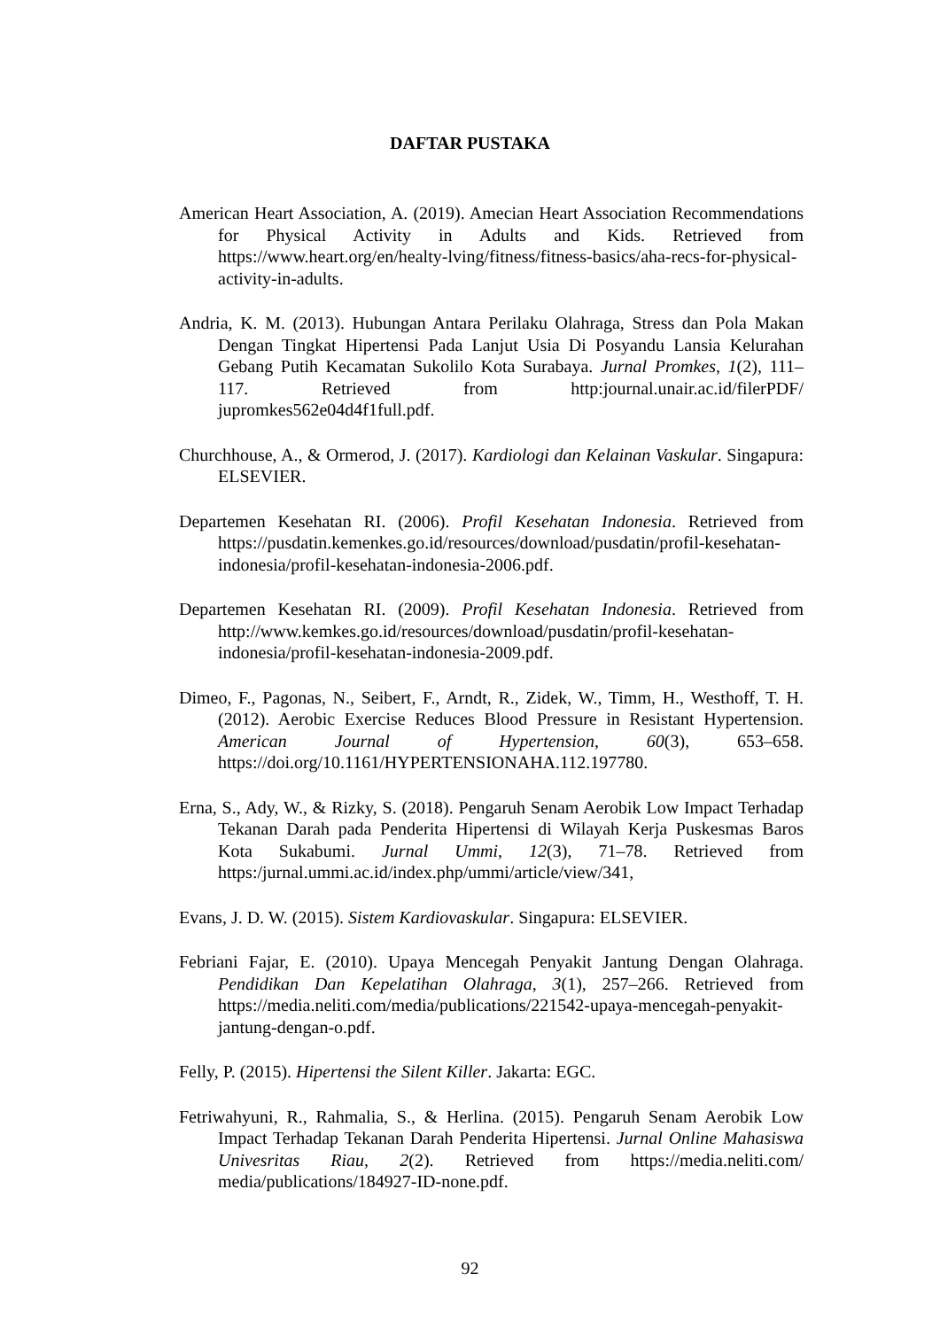DAFTAR PUSTAKA
American Heart Association, A. (2019). Amecian Heart Association Recommendations for Physical Activity in Adults and Kids. Retrieved from https://www.heart.org/en/healty-lving/fitness/fitness-basics/aha-recs-for-physical-activity-in-adults.
Andria, K. M. (2013). Hubungan Antara Perilaku Olahraga, Stress dan Pola Makan Dengan Tingkat Hipertensi Pada Lanjut Usia Di Posyandu Lansia Kelurahan Gebang Putih Kecamatan Sukolilo Kota Surabaya. Jurnal Promkes, 1(2), 111–117. Retrieved from http:journal.unair.ac.id/filerPDF/ jupromkes562e04d4f1full.pdf.
Churchhouse, A., & Ormerod, J. (2017). Kardiologi dan Kelainan Vaskular. Singapura: ELSEVIER.
Departemen Kesehatan RI. (2006). Profil Kesehatan Indonesia. Retrieved from https://pusdatin.kemenkes.go.id/resources/download/pusdatin/profil-kesehatan-indonesia/profil-kesehatan-indonesia-2006.pdf.
Departemen Kesehatan RI. (2009). Profil Kesehatan Indonesia. Retrieved from http://www.kemkes.go.id/resources/download/pusdatin/profil-kesehatan-indonesia/profil-kesehatan-indonesia-2009.pdf.
Dimeo, F., Pagonas, N., Seibert, F., Arndt, R., Zidek, W., Timm, H., Westhoff, T. H. (2012). Aerobic Exercise Reduces Blood Pressure in Resistant Hypertension. American Journal of Hypertension, 60(3), 653–658. https://doi.org/10.1161/HYPERTENSIONAHA.112.197780.
Erna, S., Ady, W., & Rizky, S. (2018). Pengaruh Senam Aerobik Low Impact Terhadap Tekanan Darah pada Penderita Hipertensi di Wilayah Kerja Puskesmas Baros Kota Sukabumi. Jurnal Ummi, 12(3), 71–78. Retrieved from https:/jurnal.ummi.ac.id/index.php/ummi/article/view/341,
Evans, J. D. W. (2015). Sistem Kardiovaskular. Singapura: ELSEVIER.
Febriani Fajar, E. (2010). Upaya Mencegah Penyakit Jantung Dengan Olahraga. Pendidikan Dan Kepelatihan Olahraga, 3(1), 257–266. Retrieved from https://media.neliti.com/media/publications/221542-upaya-mencegah-penyakit-jantung-dengan-o.pdf.
Felly, P. (2015). Hipertensi the Silent Killer. Jakarta: EGC.
Fetriwahyuni, R., Rahmalia, S., & Herlina. (2015). Pengaruh Senam Aerobik Low Impact Terhadap Tekanan Darah Penderita Hipertensi. Jurnal Online Mahasiswa Univesritas Riau, 2(2). Retrieved from https://media.neliti.com/ media/publications/184927-ID-none.pdf.
92